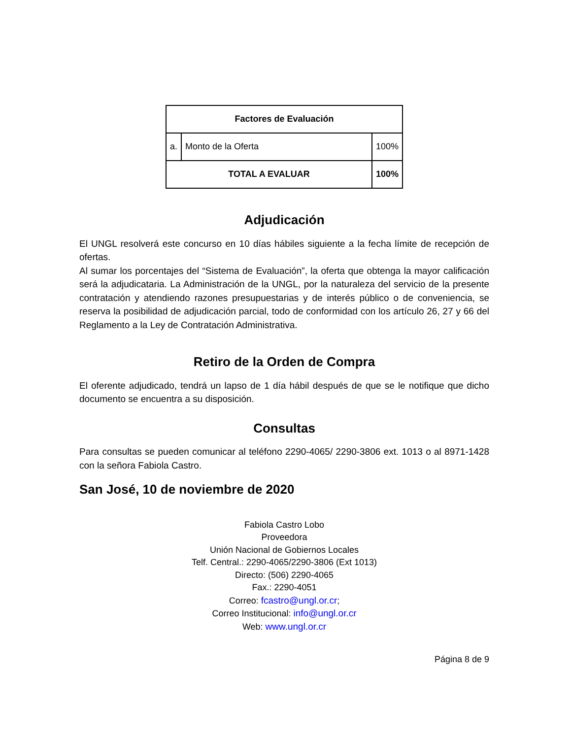| Factores de Evaluación | | |
| --- | --- | --- |
| a. | Monto de la Oferta | 100% |
| TOTAL A EVALUAR | | 100% |
Adjudicación
El UNGL resolverá este concurso en 10 días hábiles siguiente a la fecha límite de recepción de ofertas.
Al sumar los porcentajes del “Sistema de Evaluación”, la oferta que obtenga la mayor calificación será la adjudicataria. La Administración de la UNGL, por la naturaleza del servicio de la presente contratación y atendiendo razones presupuestarias y de interés público o de conveniencia, se reserva la posibilidad de adjudicación parcial, todo de conformidad con los artículo 26, 27 y 66 del Reglamento a la Ley de Contratación Administrativa.
Retiro de la Orden de Compra
El oferente adjudicado, tendrá un lapso de 1 día hábil después de que se le notifique que dicho documento se encuentra a su disposición.
Consultas
Para consultas se pueden comunicar al teléfono 2290-4065/ 2290-3806 ext. 1013 o al 8971-1428 con la señora Fabiola Castro.
San José, 10 de noviembre de 2020
Fabiola Castro Lobo
Proveedora
Unión Nacional de Gobiernos Locales
Telf. Central.: 2290-4065/2290-3806 (Ext 1013)
Directo: (506) 2290-4065
Fax.: 2290-4051
Correo: fcastro@ungl.or.cr;
Correo Institucional: info@ungl.or.cr
Web: www.ungl.or.cr
Página 8 de 9